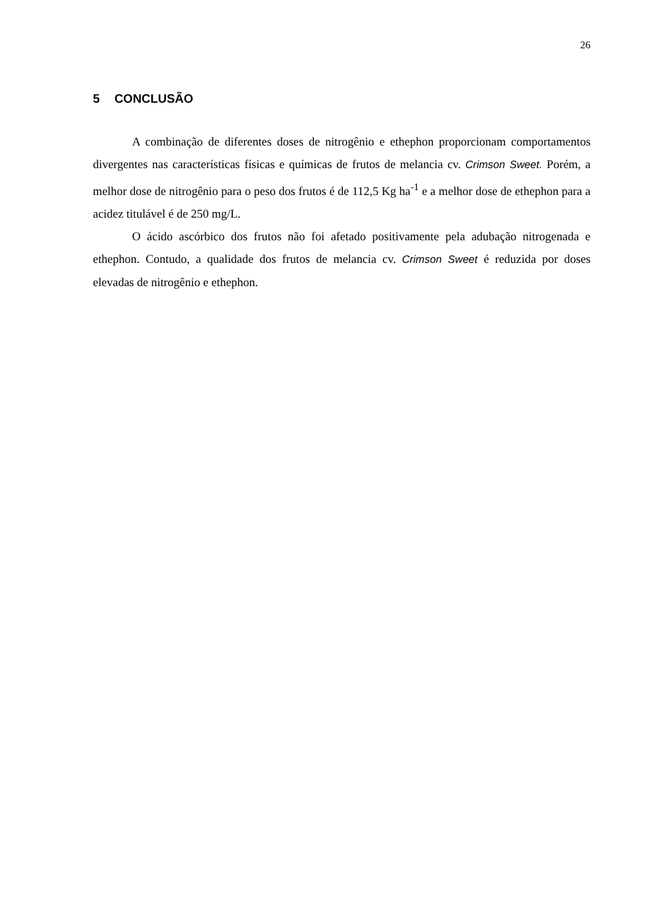26
5 CONCLUSÃO
A combinação de diferentes doses de nitrogênio e ethephon proporcionam comportamentos divergentes nas características físicas e químicas de frutos de melancia cv. Crimson Sweet. Porém, a melhor dose de nitrogênio para o peso dos frutos é de 112,5 Kg ha<sup>-1</sup> e a melhor dose de ethephon para a acidez titulável é de 250 mg/L.
O ácido ascórbico dos frutos não foi afetado positivamente pela adubação nitrogenada e ethephon. Contudo, a qualidade dos frutos de melancia cv. Crimson Sweet é reduzida por doses elevadas de nitrogênio e ethephon.